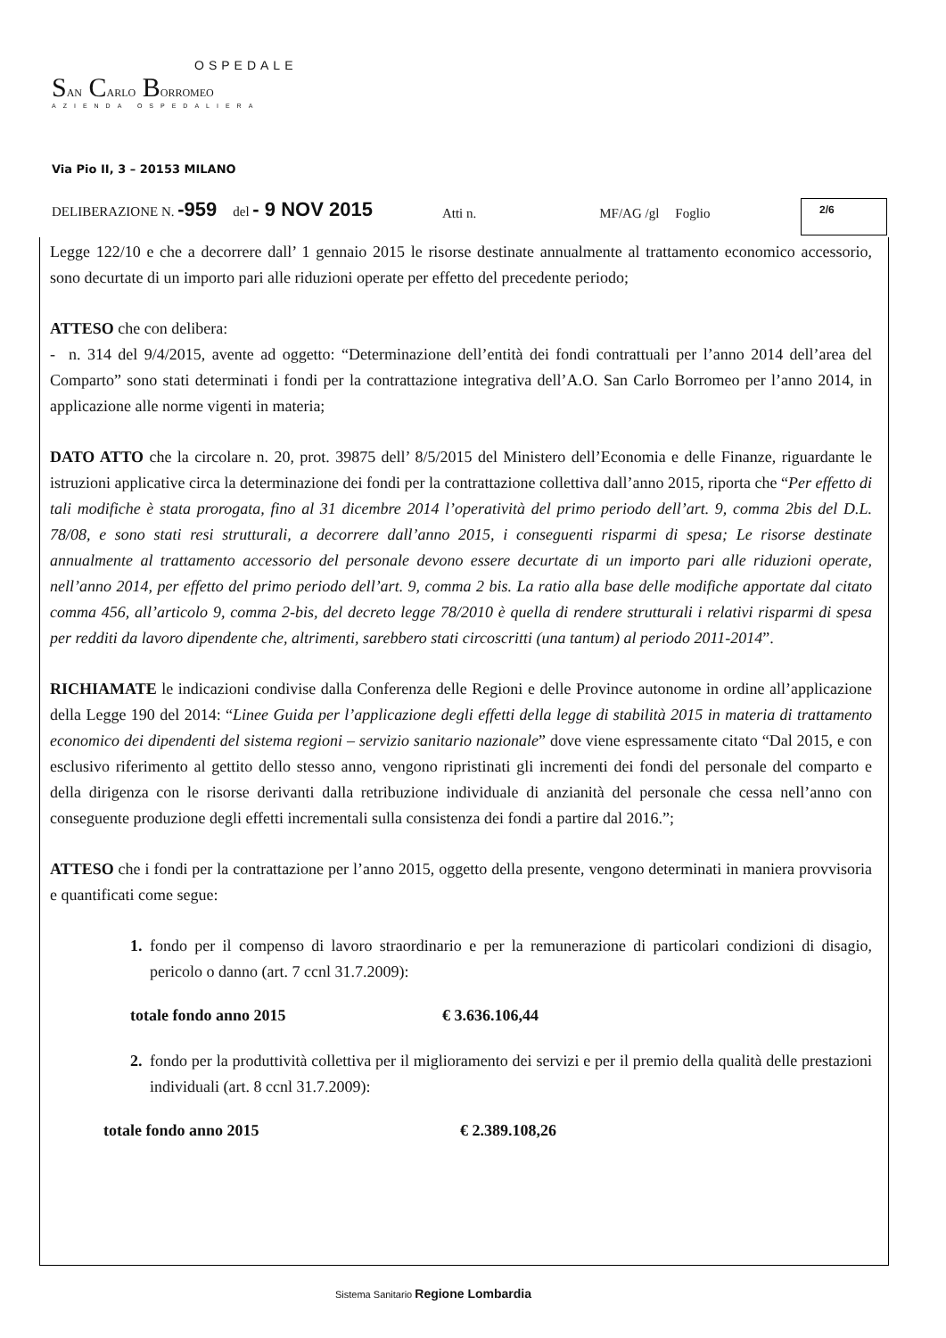OSPEDALE
SAN CARLO BORROMEO
AZIENDA OSPEDALIERA
Via Pio II, 3 – 20153 MILANO
DELIBERAZIONE N. -959 del - 9 NOV 2015 Atti n. MF/AG /gl Foglio 2/6
Legge 122/10 e che a decorrere dall’ 1 gennaio 2015 le risorse destinate annualmente al trattamento economico accessorio, sono decurtate di un importo pari alle riduzioni operate per effetto del precedente periodo;
ATTESO che con delibera:
- n. 314 del 9/4/2015, avente ad oggetto: “Determinazione dell’entità dei fondi contrattuali per l’anno 2014 dell’area del Comparto” sono stati determinati i fondi per la contrattazione integrativa dell’A.O. San Carlo Borromeo per l’anno 2014, in applicazione alle norme vigenti in materia;
DATO ATTO che la circolare n. 20, prot. 39875 dell’ 8/5/2015 del Ministero dell’Economia e delle Finanze, riguardante le istruzioni applicative circa la determinazione dei fondi per la contrattazione collettiva dall’anno 2015, riporta che “Per effetto di tali modifiche è stata prorogata, fino al 31 dicembre 2014 l’operatività del primo periodo dell’art. 9, comma 2bis del D.L. 78/08, e sono stati resi strutturali, a decorrere dall’anno 2015, i conseguenti risparmi di spesa; Le risorse destinate annualmente al trattamento accessorio del personale devono essere decurtate di un importo pari alle riduzioni operate, nell’anno 2014, per effetto del primo periodo dell’art. 9, comma 2 bis. La ratio alla base delle modifiche apportate dal citato comma 456, all’articolo 9, comma 2-bis, del decreto legge 78/2010 è quella di rendere strutturali i relativi risparmi di spesa per redditi da lavoro dipendente che, altrimenti, sarebbero stati circoscritti (una tantum) al periodo 2011-2014”.
RICHIAMATE le indicazioni condivise dalla Conferenza delle Regioni e delle Province autonome in ordine all’applicazione della Legge 190 del 2014: “Linee Guida per l’applicazione degli effetti della legge di stabilità 2015 in materia di trattamento economico dei dipendenti del sistema regioni – servizio sanitario nazionale” dove viene espressamente citato “Dal 2015, e con esclusivo riferimento al gettito dello stesso anno, vengono ripristinati gli incrementi dei fondi del personale del comparto e della dirigenza con le risorse derivanti dalla retribuzione individuale di anzianità del personale che cessa nell’anno con conseguente produzione degli effetti incrementali sulla consistenza dei fondi a partire dal 2016.”;
ATTESO che i fondi per la contrattazione per l’anno 2015, oggetto della presente, vengono determinati in maniera provvisoria e quantificati come segue:
1. fondo per il compenso di lavoro straordinario e per la remunerazione di particolari condizioni di disagio, pericolo o danno (art. 7 ccnl 31.7.2009):
totale fondo anno 2015 € 3.636.106,44
2. fondo per la produttività collettiva per il miglioramento dei servizi e per il premio della qualità delle prestazioni individuali (art. 8 ccnl 31.7.2009):
totale fondo anno 2015 € 2.389.108,26
Sistema Sanitario Regione Lombardia